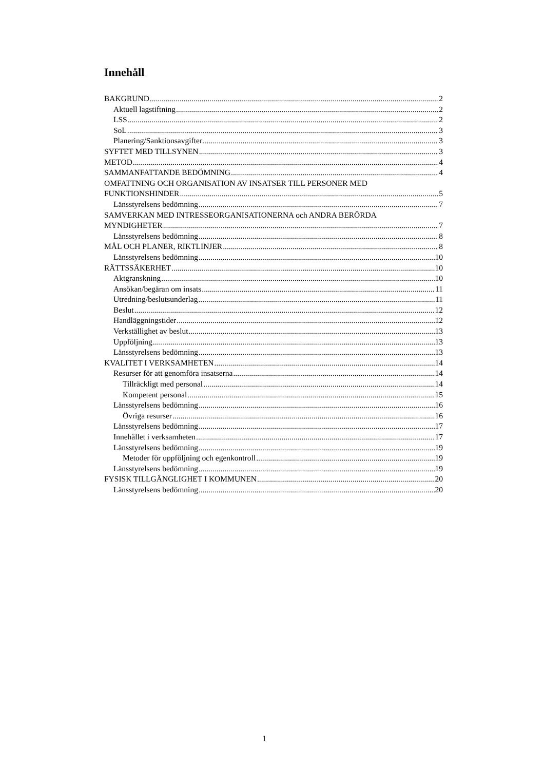Innehåll
BAKGRUND 2
Aktuell lagstiftning 2
LSS 2
SoL 3
Planering/Sanktionsavgifter 3
SYFTET MED TILLSYNEN 3
METOD 4
SAMMANFATTANDE BEDÖMNING 4
OMFATTNING OCH ORGANISATION AV INSATSER TILL PERSONER MED
FUNKTIONSHINDER 5
Länsstyrelsens bedömning 7
SAMVERKAN MED INTRESSEORGANISATIONERNA och ANDRA BERÖRDA
MYNDIGHETER 7
Länsstyrelsens bedömning 8
MÅL OCH PLANER, RIKTLINJER 8
Länsstyrelsens bedömning 10
RÄTTSSÄKERHET 10
Aktgranskning 10
Ansökan/begäran om insats 11
Utredning/beslutsunderlag 11
Beslut 12
Handläggningstider 12
Verkställighet av beslut 13
Uppföljning 13
Länsstyrelsens bedömning 13
KVALITET I VERKSAMHETEN 14
Resurser för att genomföra insatserna 14
Tillräckligt med personal 14
Kompetent personal 15
Länsstyrelsens bedömning 16
Övriga resurser 16
Länsstyrelsens bedömning 17
Innehållet i verksamheten 17
Länsstyrelsens bedömning 19
Metoder för uppföljning och egenkontroll 19
Länsstyrelsens bedömning 19
FYSISK TILLGÄNGLIGHET I KOMMUNEN 20
Länsstyrelsens bedömning 20
1